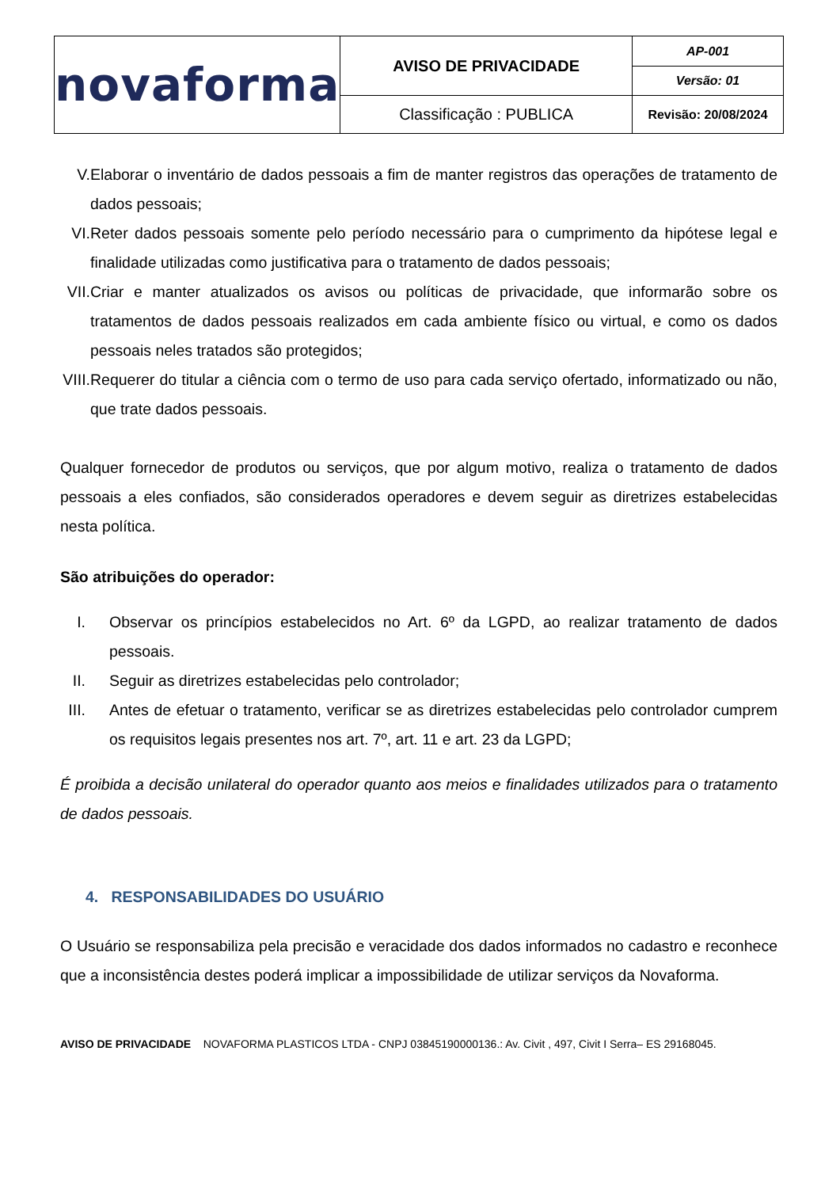| novaforma | AVISO DE PRIVACIDADE | AP-001 |
| | | Versão: 01 |
| | Classificação : PUBLICA | Revisão: 20/08/2024 |
V. Elaborar o inventário de dados pessoais a fim de manter registros das operações de tratamento de dados pessoais;
VI. Reter dados pessoais somente pelo período necessário para o cumprimento da hipótese legal e finalidade utilizadas como justificativa para o tratamento de dados pessoais;
VII. Criar e manter atualizados os avisos ou políticas de privacidade, que informarão sobre os tratamentos de dados pessoais realizados em cada ambiente físico ou virtual, e como os dados pessoais neles tratados são protegidos;
VIII. Requerer do titular a ciência com o termo de uso para cada serviço ofertado, informatizado ou não, que trate dados pessoais.
Qualquer fornecedor de produtos ou serviços, que por algum motivo, realiza o tratamento de dados pessoais a eles confiados, são considerados operadores e devem seguir as diretrizes estabelecidas nesta política.
São atribuições do operador:
I. Observar os princípios estabelecidos no Art. 6º da LGPD, ao realizar tratamento de dados pessoais.
II. Seguir as diretrizes estabelecidas pelo controlador;
III. Antes de efetuar o tratamento, verificar se as diretrizes estabelecidas pelo controlador cumprem os requisitos legais presentes nos art. 7º, art. 11 e art. 23 da LGPD;
É proibida a decisão unilateral do operador quanto aos meios e finalidades utilizados para o tratamento de dados pessoais.
4. RESPONSABILIDADES DO USUÁRIO
O Usuário se responsabiliza pela precisão e veracidade dos dados informados no cadastro e reconhece que a inconsistência destes poderá implicar a impossibilidade de utilizar serviços da Novaforma.
AVISO DE PRIVACIDADE NOVAFORMA PLASTICOS LTDA - CNPJ 03845190000136.: Av. Civit , 497, Civit I Serra– ES 29168045.